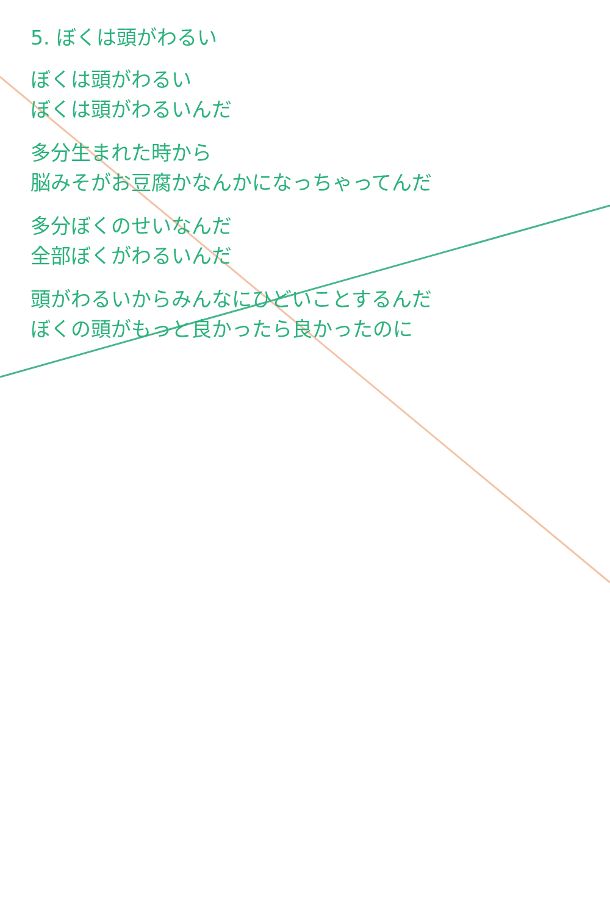5. ぼくは頭がわるい
ぼくは頭がわるい
ぼくは頭がわるいんだ
多分生まれた時から
脳みそがお豆腐かなんかになっちゃってんだ
多分ぼくのせいなんだ
全部ぼくがわるいんだ
頭がわるいからみんなにひどいことするんだ
ぼくの頭がもっと良かったら良かったのに